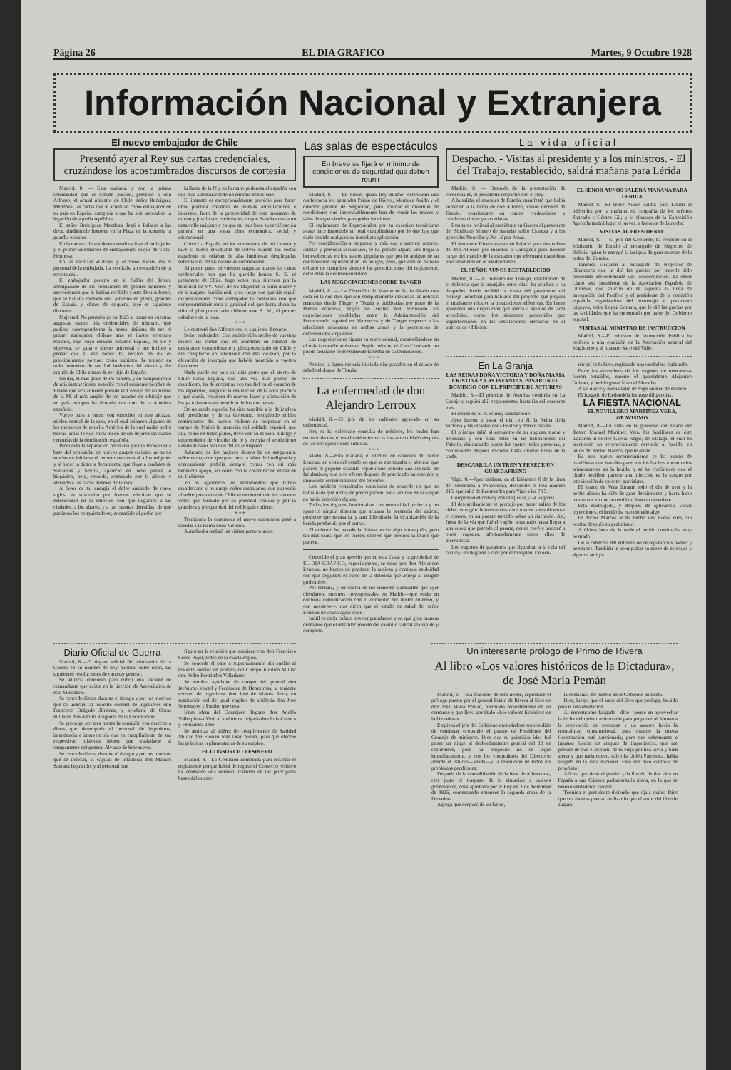Página 26 EL DIA GRAFICO Martes, 9 Octubre 1928
Información Nacional y Extranjera
El nuevo embajador de Chile
Presentó ayer al Rey sus cartas credenciales, cruzándose los acostumbrados discursos de cortesía
Madrid, 8. — Esta mañana, y con la misma solemnidad que el sábado pasado, presentó a don Alfonso, el actual ministro de Chile, señor Rodríguez Mendoza, las cartas que le acreditan como embajador de su país en España, categoría a que ha sido ascendida la legación de aquella república.
El señor Rodríguez Mendoza llegó a Palacio a las doce, rindiéndole honores en la Plaza de la Armería la guardia exterior.
En la carroza de «tableros dorados» iban el embajador y el primer introductor de embajadores, duque de Vista-Hermosa.
En las carrozas «Cifras» y «Corona ducal» iba el personal de la embajada. La escoltaba un escuadrón de la escolta real.
El embajador penetró en el Salón del Trono, acompañado de las comisiones de gentiles hombres y mayordomos que le habían recibido y ante Don Alfonso, que se hallaba rodeado del Gobierno en pleno, grandes de España y clases de etiqueta, leyó el siguiente discurso:
Majestad: No pensaba yo en 1925 al poner en vuestras augustas manos mis credenciales de ministro, que pudiera corresponderme la honra altísima de ser el primer embajador chileno ante el ilustre soberano español, bajo cuyo reinado fecundo España, en pie y vigorosa, se gana e afecto universal y me inclino a pensar que si ese honor ha recaído en mí es principalmente porque, como ministro, he tratado en todo momento de ser fiel intérprete del afecto y del orgullo de Chile entero de ser hijo de España.
Un día, el más grato de mi carrera, y en cumplimiento de mis instrucciones, suscribí con el eminente hombre de Estado que actualmente preside el Consejo de Ministros de V. M. el más amplio de los tratados de arbitraje que un país europeo ha firmado con uno de la América española.
Vuevo pues a entrar con emoción en este alcázar, núcleo central de la raza, en el cual reinaron algunos de los monarcas de aquella América de la cual nadie podrá borrar jamás lo que en su modo de ser dejaron las cuatro centurias de la dominación española.
Producida la separación necesaria para la formación a base del peninsular de nuevos grupos raciales, no tardó mucho en iniciarse el retorno sentimental a los orígenes y al hacer la historia documental que fluye a raudales de Simancas y Sevilla, apareció en todas partes lo hispánico, neto, rotundo, acentuado por la altivez y aferrado a las raíces mismas de la raza.
A favor de tal energía el dolor animado de cinco siglos, es sustituído por fuerzas efectivas que se exteriorizan en la emoción con que llegamos a las ciudades, a los altares, y a las casonas derruídas, de que partieron los conquistadores, encendido el pecho por
la llama de la fé y en la mano poderosa el espadón con que iban a mesurar todo un enorme hemisferio.
El instante es excepcionalmente propicio para hacer obra práctica creadora de nuevas articulaciones e intereses, fruto de la prosperidad de este momento de mutuo y justificado optimismo, en que España entra a un desarrollo máximo y en que mi país basa su rectificación general en una vasta obra económica, social y educacional.
Conocí a España en los comienzos de mi carrera y tuve la suerte envidiable de volver cuando las costas españolas se orlaban de alas luminosas desplegadas sobre la ruta de las carabelas colombianas.
Al poner, pues, en vuestras augustas manos las cartas credenciales con que ha querido honrar S. E. el presidente de Chile, hago votos muy sinceros por la felicidad de VV. MM. de Su Majestad la reina madre y de la augusta familia real, y os ruego que queráis seguir dispensándome como embajador la confianza con que comprometisteis toda la gratitud del que hasta ahora ha sido el plenipotenciario chileno ante S. M., el primer caballero de la raza.
* * *
Le contestó don Alfonso con el siguiente discurso:
Señor embajador: Con satisfacción recibo de vuestras manos las cartas que os acreditan en calidad de embajador extraordinario y plenipotenciario de Chile y me complazco en felicitaros con esta ocasión, por la elevación de jerarquía que habéis merecido a vuestro Gobierno.
Nada puede ser para mí más grato que el afecto de Chile hacia España, que una vez más ponéis de manifiesto, ha de encontrar eco tan fiel en el corazón de los españoles, asegurar la realización de la obra práctica a que aludís, creadora de nuevos lazos y afirmación de los ya existentes en beneficio de los dos países.
De un modo especial ha sido sensible a la delicadeza del presidente y de su Gobierno, recogiendo nobles sentimientos del pueblo chileno de perpetuar en el campo de Maipú la memoria del soldado español, que allí, como en todas partes, llevó con su espíritu hidalgo y emprendedor de virtudes de fe y energía el sentimiento nasido al calor fecundo del solar hispano.
Animado de los mejores deseos he de aseguraros, señor embajador, que para toda la labor de inteligencia y acercamiento podréis siempre contar con mi más benévolo apoyo, así como con la colaboración eficaz de mi Gobierno.
Yo os agradezco los sentimientos que habéis manifestado y os ruego, señor embajador, que expreséis al señor presidente de Chile el testimonio de los sinceros votos que formulo por su personal ventura y por la grandeza y prosperidad del noble país chileno.
* * *
Terminada la ceremonia el nuevo embajador pasó a saludar a la Reina doña Victoria.
A mediodía realizó las visitas protocolarias.
Las salas de espectáculos
En breve se fijará el mínimo de condiciones de seguridad que deben reunir
Madrid, 8. — En breve, quizá hoy mismo, celebrarán una conferencia los generales Primo de Rivera, Martínez Anido y el director general de Seguridad, para acordar el mínimun de condiciones que inexcusablemente han de reunir los teatros y salas de espectáculos para poder funcionar.
El reglamento de Espectáculos por su excesivo tecnicismo acaso hace imposible su total cumplimiento por lo que hay que darle sentido real para su inmediata aplicación.
Por consideración a empresas y más aun a autores, actores, artistas y personal secundario, se ha podido alguna vez llegar a benevolencias en los teatros populares que por lo antiguo de su construcción representaban un peligro, pero, que éste se hubiera evitado de cumplirse siempre las prescripciones del reglamento, entre ellas la del telón metálico.
LAS NEGOCIACIONES SOBRE TANGER
Madrid, 8. — La Dirección de Marruecos ha facilitado una nota en la que dice que son completamente inexactas las noticias remitidas desde Tánger y Tetuán y publicadas por parte de la Prensa española, según las cuales han terminado las negociaciones entabladas entre la Administración del Protectorado español en Marruecos y de Tánger respecto a las relaciones aduaneras de ambas zonas y la percepción de determinados impuestos.
Las negociaciones siguen su curso normal, desarrollándose en el más favorable ambiente. Según informa el Alto Comisario no puede señalarse concretamente la fecha de su terminación.
* * *
Persiste la ligera mejoría iniciada días pasados en el estado de salud del duque de Tetuán.
La enfermedad de don Alejandro Lerroux
Madrid, 8.—El jefe de los radicales agravado en su enfermedad.
Hoy se ha celebrado consulta de médicos, los cuales han reconocido que el estado del enfermo es bastante cuidado después de las tres operaciones sufridas.
* * *
Madri, 8.—Esta mañana, el médico de cabecera del señor Lerroux, en vista del estado en que se encontraba el absceso que padece el popular caudillo republicano solicitó una consulta de facultativos, que tuvo efecto después de practicado un detenido y minucioso reconocimiento del enfermo.
Los médicos consultados estuvieron de acuerdo en que no había nada que motivase preocupación, toda vez que en la sangre no había infección alguna.
Todos los órganos funcionaban con normalidad perfecta y no apareció ningún síntoma que acusara la presencia del azúcar, producto que retrasaría, y aun dificultaría, la cicatrización de la herida producida por el antrax.
El enfermo ha pasado la última noche algo intranquilo, pero sin más causa que los fuertes dolores que produce la lesión que padece.
Conocido el gran aprecio que en esta Casa, y la propiedad de EL DIA GRAFICO, especialmente, se tiene por don Alejandro Lerroux, no hemos de ponderar la ansiosa y continua asiduidad con que seguimos el curso de la dolencia que aqueja al insigne prohombre.
Por fortuna, y en contra de los rumores alarmantes que ayer circularon, nuestros corresponsales en Madrid—que están en continua comunicación con el domicilio del ilustre enfermo, y con nosotros—, nos dicen que el estado de salud del señor Lerroux no acusa agravación.
Inútil es decir cuánto nos congratulamos y en qué gran manera deseamos que el restablecimiento del caudillo radical sea rápido y completo.
La vida oficial
Despacho. - Visitas al presidente y a los ministros. - El del Trabajo, restablecido, saldrá mañana para Lérida
Madrid, 8. — Después de la presentación de credenciales, el presidente despachó con el Rey.
A la salida, el marqués de Estella, manifestó que había sometido a la firma de don Alfonso, varios decretos de Estado, consistentes en cartas credenciales y condecoraciones ya acordadas.
Esta tarde recibirá al presidente en Guerra al presidente del Sindicato Minero de Asturias señor Llaneza y a los generales Nouvilas y Pío López Pozas.
El almirante Rivera estuvo en Palacio para despedirse de don Alfonso por marchar a Cartagena para hacerse cargo del mando de la escuadra que efectuará maniobras próximamente en el Mediterráneo.
EL SEÑOR AUNOS RESTABLECIDO
Madrid, 8. — El ministro del Trabajo, restablecido de la dolencia que le aquejaba estos días, ha acudido a su despacho donde recibió la visita del presidente del consejo industrial para hablarle del proyecto que prepara el ministerio relativo a instalaciones eléctricas. En breve aparecerá una disposición que afecta a asuntos de tanta actualidad, como los siniestros producidos por imperfecciones en las instalaciones eléctricas en el interior de edificios.
EL SEÑOR AUNOS SALDRA MAÑANA PARA LERIDA
Madrid 8.—El señor Aunós saldrá para Lérida el miércoles por la mañana en compañía de los señores Zancada y Gómez Gil; y la clausura de la Exposición Agrícola tendrá lugar el jueves, a las once de la noche.
VISITAS AL PRESIDENTE
Madrid, 8. — El jefe del Gobierno, ha recibido en el Ministerio de Estado al encargado de Negocios de Bolivia, quien le entregó la insignia de gran maestro de la orden del Condor.
También visitaron al encargado de Negocios de Dinamarca que le dió las gracias por haberle sido concedida recientemente una condecoración. El señor Llano será presidente de la Asociación Española de Ultramar, que solicitó no se suprima la línea de navegación del Pacífico y el presidente de la comisión española organizadora del homenaje al presidente Irigoyen, señor López Gomara, que le dió las gracias por las facilidades que ha encontrado por parte del Gobierno español.
VISITAS AL MINISTRO DE INSTRUCCION
Madrid, 8.—El ministro de Instrucción Pública ha recibido a una comisión de la Asociación general del Magisterio y al maestro Saco del Valle.
En La Granja
LAS REINAS DOÑA VICTORIA Y DOÑA MARIA CRISTINA Y LAS INFANTAS, PASARON EL DOMINGO CON EL PRINCIPE DE ASTURIAS
Madrid, 8.—El príncipe de Asturias continúa en La Granja y seguirá allí, seguramente, hasta fin del corriente mes.
El estado de S. A. es muy satisfactorio.
Ayer fueron a pasar el día con él, la Reina doña Victoria y las infantas doña Beatriz y doña Cristina.
El príncipe salió al encuentro de su augusta madre y hermanas y con ellas entró en las habitaciones del Palacio, almorzando juntas las cuatro reales personas, y continuando después reunidas hasta últimas horas de la tarde.
DESCARRILA UN TREN Y PERECE UN GUARDAFRENO
Vigo, 8.—Ayer mañana, en el kilómetro 8 de la línea de Redondela a Pontevedra, descarriló el tren número 215, que salió de Pontevedra para Vigo a las 7'15.
Componían el convoy dos máquinas y 24 vagones.
El descarrilamiento se produjo por haber salido de los rieles un vagón de mercancías unos metros antes de entrar el convoy en un puente tendido sobre un riachuelo. Así, fuera de la vía que fué el vagón, arrastrado hasta llegar a una curva que precede al puente, donde cayó y arrastró a otros vagones, afortunadamente todos ellos de mercancías.
Los vagones de pasajeros que figuraban a la cola del convoy, no llegaron a caer por el terraplén. De ocu-
rrir así se hubiera registrado una verdadera catástrofe.
Entre los escombros de los vagones de mercancías fueron extraídos, muerto el guardafreno Alejandro Guinart, y herido grave Manuel Muradas.
A las nueve y media salió de Vigo un tren de socorro.
El Juzgado de Redondela instruye diligencias.
LA FIESTA NACIONAL
EL NOVILLERO MARTINEZ VERA, GRAVISIMO
Madrid, 8.—En vista de la gravedad del estado del diestro Manuel Martínez Vera, los familiares de éste llamaron al doctor García Regio, de Málaga, el cual ha practicado un reconocimiento detenido al herido, en unión del doctor Marcos, que le asiste.
En este nuevo reconocimiento se ha puesto de manifiesto que han desaparecido los bacilos encontrados primeramente en la herida, y se ha confirmado que el citado novillero padece una infección en la sangre por intoxicación de carácter gravísimo.
El estado de Vera durante todo el día de ayer y la noche última ha sido de gran decaimiento y hasta hubo momentos en que se temió un funesto desenlace.
Esta madrugada, y después de aplicársele varias inyecciones, el herido ha reaccionado algo.
El doctor Marcos le ha hecho una nueva cura, sin ocultar después su pesimismo.
A última hora de la tarde el herido continuaba muy postrado.
De la cabecera del enfermo no se separan sus padres y hermanos. También le acompañan su mozo de estoques y algunos amigos.
Diario Oficial de Guerra
Madrid, 8.—El órgano oficial del ministerio de la Guerra en su número de hoy publica, entre otras, las siguientes resoluciones de carácter general:
Se anuncia concurso para cubrir una vacante de comandante que existe en la Sección de Aeronáutica de este Ministerio.
Se concede dietas, durante el tiempo y por los motivos que se indican, al teniente coronel de ingenieros don Francisco Delgado Jiménez, y ayudante de Obras militares don Adolfo Aragonés de la Encarnación.
Se prorroga por tres meses la comisión con derecho a dietas que desempeña el personal de ingenieros, intendencia e intervención que en cumplimiento de sus respectivas misiones tienen que trasladarse al campamento del general Alvarez de Sotomayor.
Se concede dietas, durante el tiempo y por los motivos que se indican, al capitán de infantería don Manuel Santana Izquierdo, y al personal que
figura en la relación que empieza con don Francisco Cerdó Pujol, todos de la cuarta región.
Se concede el pase a supernumerario sin sueldo al teniente auditor de primera del Cuerpo Jurídico Militar don Pedro Fernández Valladares.
Se nombra ayudante de campo del general don Jerónimo Martel y Fernández de Henestrosa, al teniente coronel de ingenieros don José de Martos Roca, en sustitución del de igual empleo de artillería don José Sotomayor y Patiño, que cesa.
Idem ídem del Consejero Togado don Adolfo Vallespinosa Vior, al auditor de brigada don Luis Cuenca y Fernández Toro.
Se autoriza al alférez de complemento de Sanidad Militar don Florián José Díaz Núñez, para que efectúe las prácticas reglamentarias de su empleo.
EL CONSORCIO RESINERO
Madrid, 8.—La Comisión nombrada para redactar el reglamento porque habrá de regirse el Consocio resinero ha celebrado una reunión, tratando de las principales bases del mismo.
Un interesante prólogo de Primo de Rivera
Al libro «Los valores históricos de la Dictadura», de José María Pemán
Madrid, 8.—«La Nación» de esta noche, reproduce el prólogo puesto por el general Primo de Rivera al libro de don José María Pemán, premiado recientemente en un concurso y que lleva por título «Los valores históricos de la Dictadura».
Empieza el jefe del Gobierno mostrándose sorprendido de continuar ocupando el puesto de Presidente del Consejo de ministros. Dice que su primitiva idea fué poner un dique al desbordamiento general del 13 de septiembre, pero tal propósito no se logró inmediatamente, y con los compañeros del Directorio abordé el estudio—añade—y la resolución de todos los problemas pendientes.
Después de la consolidación de la base de Alhucemas, creí justo el traspaso de la situación a nuevos gobernantes, cosa aprobada por el Rey en 3 de diciembre de 1925, comenzando entonces la segunda etapa de la Dictadura.
Agrega que después de un lustro,
la confianza del pueblo en el Gobierno aumenta.
Dice, luego, que el autor del libro que prologa, ha sido para él una revelación.
Al encontrarme fatigado—dice—pensé en aprovechar la fecha del quinto aniversario para proponer al Monarca la renovación de personas y un avance hacia la normalidad constitucional, para cuando la nueva Constitución esté sancionada; pero tan vehementes e injustos fueron los ataques de impaciencia, que me percaté de que el espíritu de la vieja política vivía y bien alerta y que nada nuevo, salvo la Unión Patriótica, había surgido en la vida nacional. Esto me hizo cambiar de propósito.
Afirma que tiene el prurito y la ilusión de dar vida en España a una Cámara parlamentaria única, en la que se reunan verdaderos valores.
Termina el presidente diciendo que ojalá quiera Dios que sus fuerzas puedan realizar lo que el autor del libro le augura.